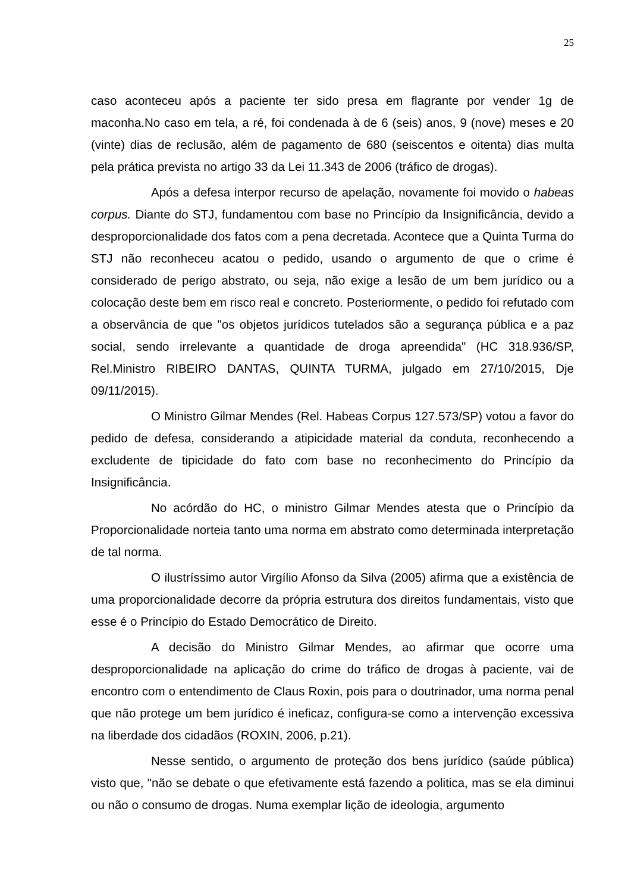25
caso aconteceu após a paciente ter sido presa em flagrante por vender 1g de maconha.No caso em tela, a ré, foi condenada à de 6 (seis) anos, 9 (nove) meses e 20 (vinte) dias de reclusão, além de pagamento de 680 (seiscentos e oitenta) dias multa pela prática prevista no artigo 33 da Lei 11.343 de 2006 (tráfico de drogas).
Após a defesa interpor recurso de apelação, novamente foi movido o habeas corpus. Diante do STJ, fundamentou com base no Princípio da Insignificância, devido a desproporcionalidade dos fatos com a pena decretada. Acontece que a Quinta Turma do STJ não reconheceu acatou o pedido, usando o argumento de que o crime é considerado de perigo abstrato, ou seja, não exige a lesão de um bem jurídico ou a colocação deste bem em risco real e concreto. Posteriormente, o pedido foi refutado com a observância de que "os objetos jurídicos tutelados são a segurança pública e a paz social, sendo irrelevante a quantidade de droga apreendida" (HC 318.936/SP, Rel.Ministro RIBEIRO DANTAS, QUINTA TURMA, julgado em 27/10/2015, Dje 09/11/2015).
O Ministro Gilmar Mendes (Rel. Habeas Corpus 127.573/SP) votou a favor do pedido de defesa, considerando a atipicidade material da conduta, reconhecendo a excludente de tipicidade do fato com base no reconhecimento do Princípio da Insignificância.
No acórdão do HC, o ministro Gilmar Mendes atesta que o Princípio da Proporcionalidade norteia tanto uma norma em abstrato como determinada interpretação de tal norma.
O ilustríssimo autor Virgílio Afonso da Silva (2005) afirma que a existência de uma proporcionalidade decorre da própria estrutura dos direitos fundamentais, visto que esse é o Princípio do Estado Democrático de Direito.
A decisão do Ministro Gilmar Mendes, ao afirmar que ocorre uma desproporcionalidade na aplicação do crime do tráfico de drogas à paciente, vai de encontro com o entendimento de Claus Roxin, pois para o doutrinador, uma norma penal que não protege um bem jurídico é ineficaz, configura-se como a intervenção excessiva na liberdade dos cidadãos (ROXIN, 2006, p.21).
Nesse sentido, o argumento de proteção dos bens jurídico (saúde pública) visto que, "não se debate o que efetivamente está fazendo a politica, mas se ela diminui ou não o consumo de drogas. Numa exemplar lição de ideologia, argumento